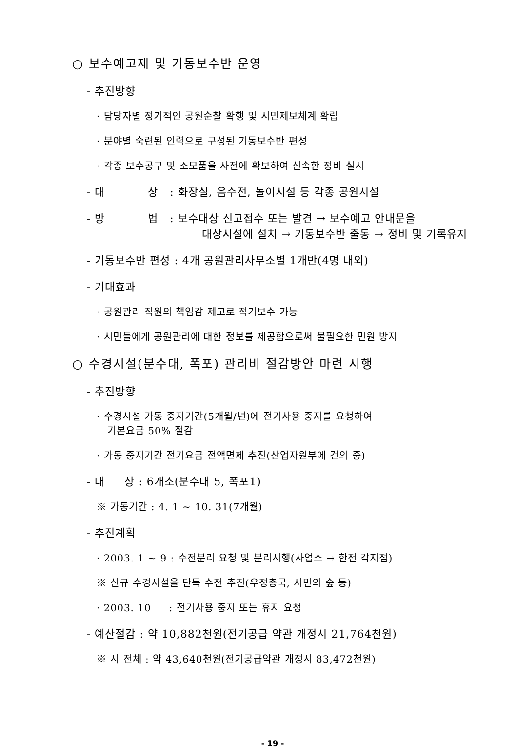○ 보수예고제 및 기동보수반 운영
- 추진방향
· 담당자별 정기적인 공원순찰 확행 및 시민제보체계 확립
· 분야별 숙련된 인력으로 구성된 기동보수반 편성
· 각종 보수공구 및 소모품을 사전에 확보하여 신속한 정비 실시
- 대 상 : 화장실, 음수전, 놀이시설 등 각종 공원시설
- 방 법 : 보수대상 신고접수 또는 발견 → 보수예고 안내문을
대상시설에 설치 → 기동보수반 출동 → 정비 및 기록유지
- 기동보수반 편성 : 4개 공원관리사무소별 1개반(4명 내외)
- 기대효과
· 공원관리 직원의 책임감 제고로 적기보수 가능
· 시민들에게 공원관리에 대한 정보를 제공함으로써 불필요한 민원 방지
○ 수경시설(분수대, 폭포) 관리비 절감방안 마련 시행
- 추진방향
· 수경시설 가동 중지기간(5개월/년)에 전기사용 중지를 요청하여
기본요금 50% 절감
· 가동 중지기간 전기요금 전액면제 추진(산업자원부에 건의 중)
- 대 상 : 6개소(분수대 5, 폭포1)
※ 가동기간 : 4. 1 ~ 10. 31(7개월)
- 추진계획
· 2003. 1 ~ 9 : 수전분리 요청 및 분리시행(사업소 → 한전 각지점)
※ 신규 수경시설을 단독 수전 추진(우정총국, 시민의 숲 등)
· 2003. 10 : 전기사용 중지 또는 휴지 요청
- 예산절감 : 약 10,882천원(전기공급 약관 개정시 21,764천원)
※ 시 전체 : 약 43,640천원(전기공급약관 개정시 83,472천원)
- 19 -